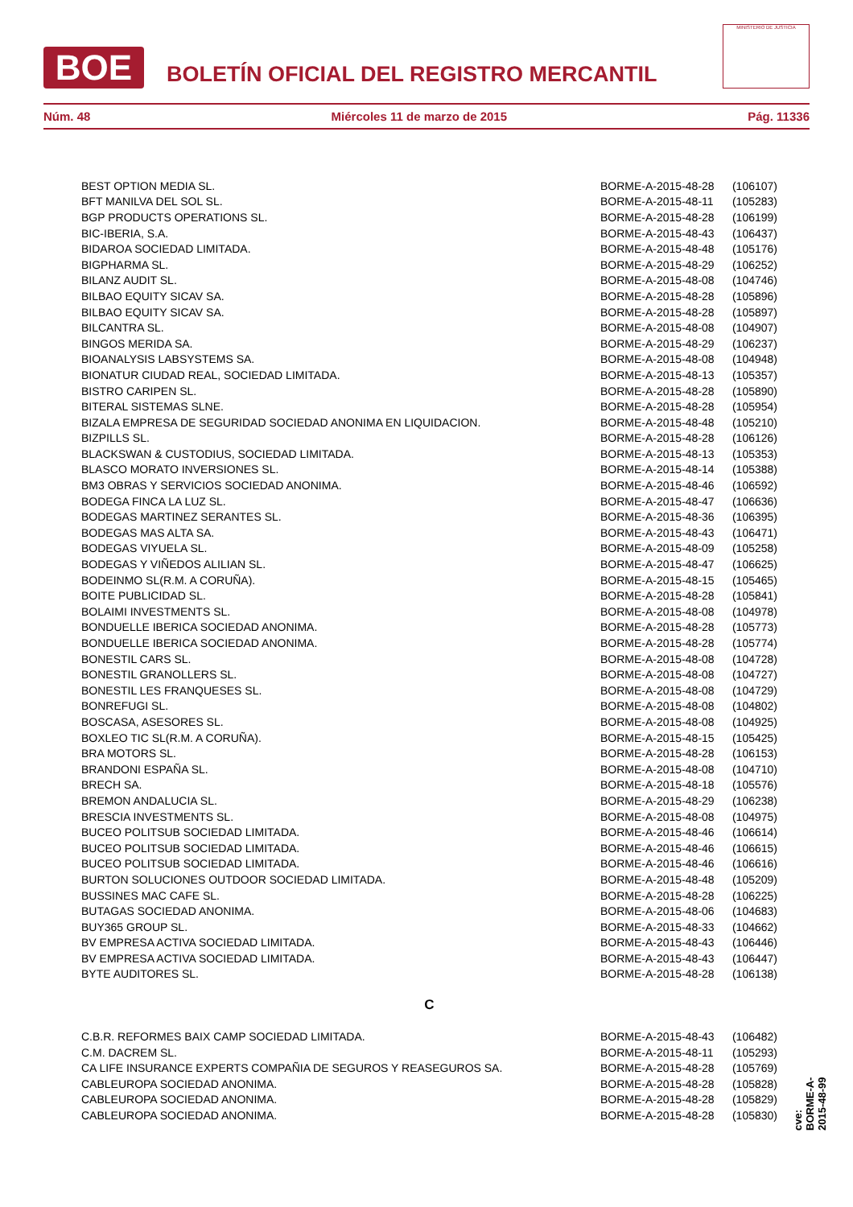BOE
BOLETÍN OFICIAL DEL REGISTRO MERCANTIL
MINISTERIO DE JUSTICIA
Núm. 48 Miércoles 11 de marzo de 2015 Pág. 11336
| BEST OPTION MEDIA SL. | BORME-A-2015-48-28 | (106107) |
| BFT MANILVA DEL SOL SL. | BORME-A-2015-48-11 | (105283) |
| BGP PRODUCTS OPERATIONS SL. | BORME-A-2015-48-28 | (106199) |
| BIC-IBERIA, S.A. | BORME-A-2015-48-43 | (106437) |
| BIDAROA SOCIEDAD LIMITADA. | BORME-A-2015-48-48 | (105176) |
| BIGPHARMA SL. | BORME-A-2015-48-29 | (106252) |
| BILANZ AUDIT SL. | BORME-A-2015-48-08 | (104746) |
| BILBAO EQUITY SICAV SA. | BORME-A-2015-48-28 | (105896) |
| BILBAO EQUITY SICAV SA. | BORME-A-2015-48-28 | (105897) |
| BILCANTRA SL. | BORME-A-2015-48-08 | (104907) |
| BINGOS MERIDA SA. | BORME-A-2015-48-29 | (106237) |
| BIOANALYSIS LABSYSTEMS SA. | BORME-A-2015-48-08 | (104948) |
| BIONATUR CIUDAD REAL, SOCIEDAD LIMITADA. | BORME-A-2015-48-13 | (105357) |
| BISTRO CARIPEN SL. | BORME-A-2015-48-28 | (105890) |
| BITERAL SISTEMAS SLNE. | BORME-A-2015-48-28 | (105954) |
| BIZALA EMPRESA DE SEGURIDAD SOCIEDAD ANONIMA EN LIQUIDACION. | BORME-A-2015-48-48 | (105210) |
| BIZPILLS SL. | BORME-A-2015-48-28 | (106126) |
| BLACKSWAN & CUSTODIUS, SOCIEDAD LIMITADA. | BORME-A-2015-48-13 | (105353) |
| BLASCO MORATO INVERSIONES SL. | BORME-A-2015-48-14 | (105388) |
| BM3 OBRAS Y SERVICIOS SOCIEDAD ANONIMA. | BORME-A-2015-48-46 | (106592) |
| BODEGA FINCA LA LUZ SL. | BORME-A-2015-48-47 | (106636) |
| BODEGAS MARTINEZ SERANTES SL. | BORME-A-2015-48-36 | (106395) |
| BODEGAS MAS ALTA SA. | BORME-A-2015-48-43 | (106471) |
| BODEGAS VIYUELA SL. | BORME-A-2015-48-09 | (105258) |
| BODEGAS Y VIÑEDOS ALILIAN SL. | BORME-A-2015-48-47 | (106625) |
| BODEINMO SL(R.M. A CORUÑA). | BORME-A-2015-48-15 | (105465) |
| BOITE PUBLICIDAD SL. | BORME-A-2015-48-28 | (105841) |
| BOLAIMI INVESTMENTS SL. | BORME-A-2015-48-08 | (104978) |
| BONDUELLE IBERICA SOCIEDAD ANONIMA. | BORME-A-2015-48-28 | (105773) |
| BONDUELLE IBERICA SOCIEDAD ANONIMA. | BORME-A-2015-48-28 | (105774) |
| BONESTIL CARS SL. | BORME-A-2015-48-08 | (104728) |
| BONESTIL GRANOLLERS SL. | BORME-A-2015-48-08 | (104727) |
| BONESTIL LES FRANQUESES SL. | BORME-A-2015-48-08 | (104729) |
| BONREFUGI SL. | BORME-A-2015-48-08 | (104802) |
| BOSCASA, ASESORES SL. | BORME-A-2015-48-08 | (104925) |
| BOXLEO TIC SL(R.M. A CORUÑA). | BORME-A-2015-48-15 | (105425) |
| BRA MOTORS SL. | BORME-A-2015-48-28 | (106153) |
| BRANDONI ESPAÑA SL. | BORME-A-2015-48-08 | (104710) |
| BRECH SA. | BORME-A-2015-48-18 | (105576) |
| BREMON ANDALUCIA SL. | BORME-A-2015-48-29 | (106238) |
| BRESCIA INVESTMENTS SL. | BORME-A-2015-48-08 | (104975) |
| BUCEO POLITSUB SOCIEDAD LIMITADA. | BORME-A-2015-48-46 | (106614) |
| BUCEO POLITSUB SOCIEDAD LIMITADA. | BORME-A-2015-48-46 | (106615) |
| BUCEO POLITSUB SOCIEDAD LIMITADA. | BORME-A-2015-48-46 | (106616) |
| BURTON SOLUCIONES OUTDOOR SOCIEDAD LIMITADA. | BORME-A-2015-48-48 | (105209) |
| BUSSINES MAC CAFE SL. | BORME-A-2015-48-28 | (106225) |
| BUTAGAS SOCIEDAD ANONIMA. | BORME-A-2015-48-06 | (104683) |
| BUY365 GROUP SL. | BORME-A-2015-48-33 | (104662) |
| BV EMPRESA ACTIVA SOCIEDAD LIMITADA. | BORME-A-2015-48-43 | (106446) |
| BV EMPRESA ACTIVA SOCIEDAD LIMITADA. | BORME-A-2015-48-43 | (106447) |
| BYTE AUDITORES SL. | BORME-A-2015-48-28 | (106138) |
| C | | |
| C.B.R. REFORMES BAIX CAMP SOCIEDAD LIMITADA. | BORME-A-2015-48-43 | (106482) |
| C.M. DACREM SL. | BORME-A-2015-48-11 | (105293) |
| CA LIFE INSURANCE EXPERTS COMPAÑIA DE SEGUROS Y REASEGUROS SA. | BORME-A-2015-48-28 | (105769) |
| CABLEUROPA SOCIEDAD ANONIMA. | BORME-A-2015-48-28 | (105828) |
| CABLEUROPA SOCIEDAD ANONIMA. | BORME-A-2015-48-28 | (105829) |
| CABLEUROPA SOCIEDAD ANONIMA. | BORME-A-2015-48-28 | (105830) |
cve: BORME-A-2015-48-99